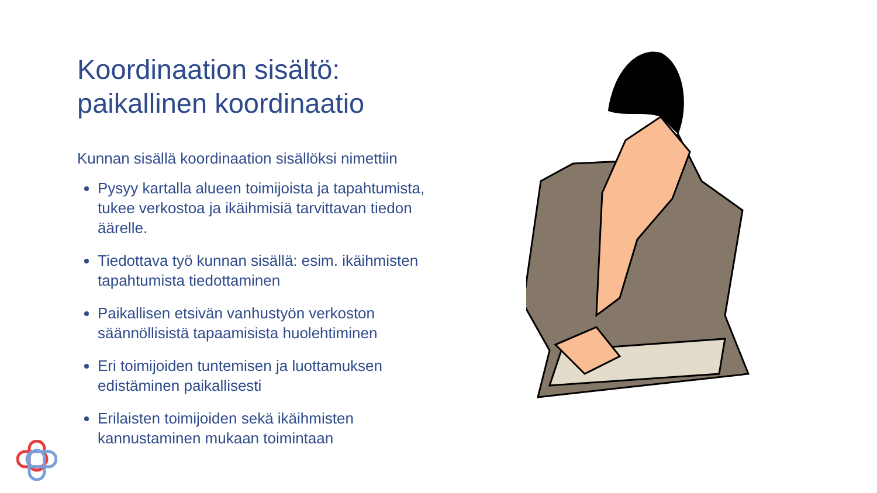Koordinaation sisältö:
paikallinen koordinaatio
Kunnan sisällä koordinaation sisällöksi nimettiin
Pysyy kartalla alueen toimijoista ja tapahtumista, tukee verkostoa ja ikäihmisiä tarvittavan tiedon äärelle.
Tiedottava työ kunnan sisällä: esim. ikäihmisten tapahtumista tiedottaminen
Paikallisen etsivän vanhustyön verkoston säännöllisistä tapaamisista huolehtiminen
Eri toimijoiden tuntemisen ja luottamuksen edistäminen paikallisesti
Erilaisten toimijoiden sekä ikäihmisten kannustaminen mukaan toimintaan